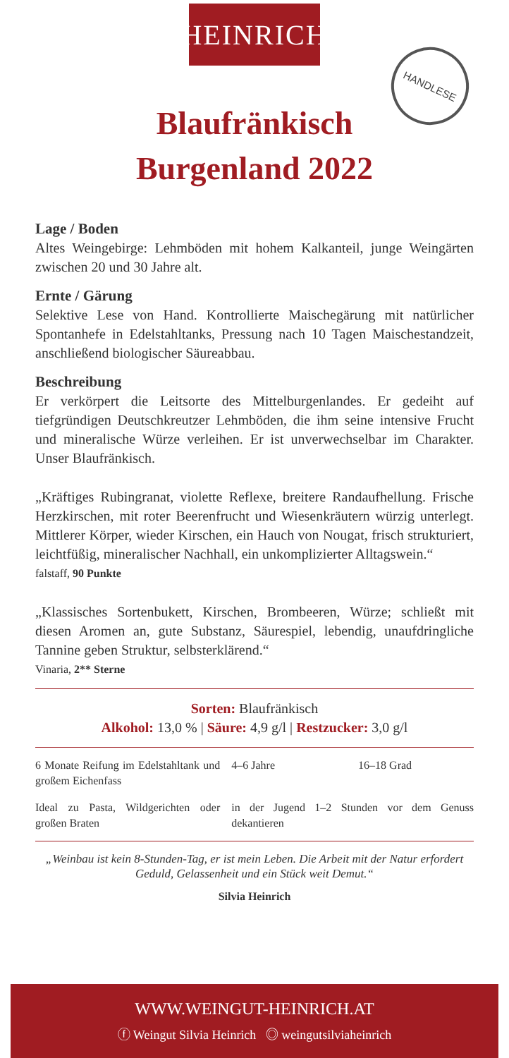·HEINRICH·
HANDLESE
Blaufränkisch
Burgenland 2022
Lage / Boden
Altes Weingebirge: Lehmböden mit hohem Kalkanteil, junge Weingärten zwischen 20 und 30 Jahre alt.
Ernte / Gärung
Selektive Lese von Hand. Kontrollierte Maischegärung mit natürlicher Spontanhefe in Edelstahltanks, Pressung nach 10 Tagen Maischestandzeit, anschließend biologischer Säureabbau.
Beschreibung
Er verkörpert die Leitsorte des Mittelburgenlandes. Er gedeiht auf tiefgründigen Deutschkreutzer Lehmböden, die ihm seine intensive Frucht und mineralische Würze verleihen. Er ist unverwechselbar im Charakter. Unser Blaufränkisch.
„Kräftiges Rubingranat, violette Reflexe, breitere Randaufhellung. Frische Herzkirschen, mit roter Beerenfrucht und Wiesenkräutern würzig unterlegt. Mittlerer Körper, wieder Kirschen, ein Hauch von Nougat, frisch strukturiert, leichtfüßig, mineralischer Nachhall, ein unkomplizierter Alltagswein.“
falstaff, 90 Punkte
„Klassisches Sortenbukett, Kirschen, Brombeeren, Würze; schließt mit diesen Aromen an, gute Substanz, Säurespiel, lebendig, unaufdringliche Tannine geben Struktur, selbsterklärend.“
Vinaria, 2** Sterne
Sorten: Blaufränkisch
Alkohol: 13,0 % | Säure: 4,9 g/l | Restzucker: 3,0 g/l
6 Monate Reifung im Edelstahltank und großem Eichenfass
4–6 Jahre
16–18 Grad
Ideal zu Pasta, Wildgerichten oder großen Braten
in der Jugend 1–2 Stunden vor dem Genuss dekantieren
„Weinbau ist kein 8-Stunden-Tag, er ist mein Leben. Die Arbeit mit der Natur erfordert Geduld, Gelassenheit und ein Stück weit Demut.“
Silvia Heinrich
WWW.WEINGUT-HEINRICH.AT
ⓕ Weingut Silvia Heinrich ◎ weingutsilviaheinrich